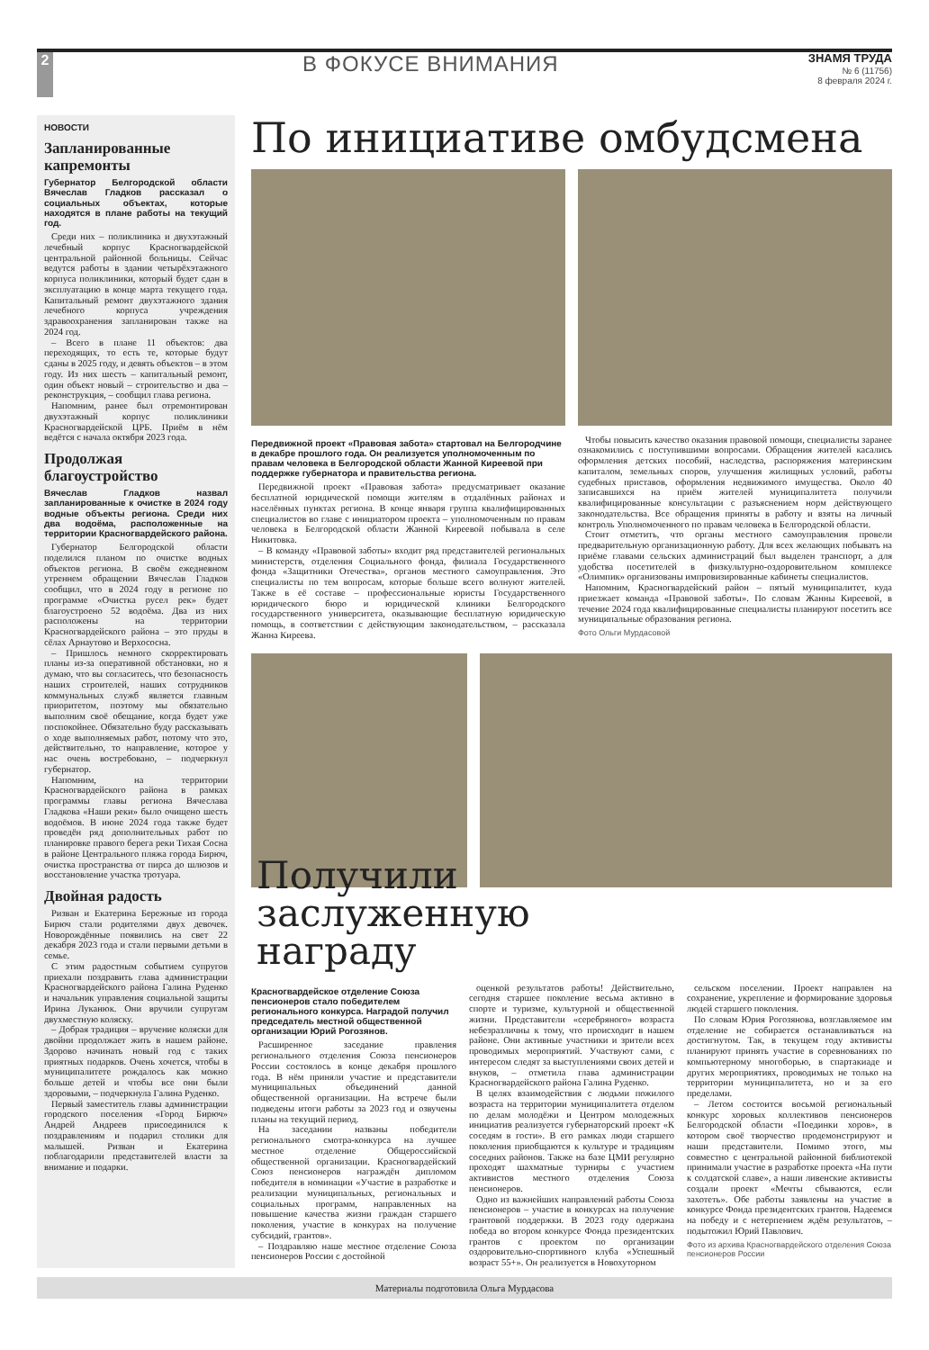2
В ФОКУСЕ ВНИМАНИЯ
ЗНАМЯ ТРУДА
№ 6 (11756)
8 февраля 2024 г.
НОВОСТИ
Запланированные капремонты
Губернатор Белгородской области Вячеслав Гладков рассказал о социальных объектах, которые находятся в плане работы на текущий год.
Среди них – поликлиника и двухэтажный лечебный корпус Красногвардейской центральной районной больницы. Сейчас ведутся работы в здании четырёхэтажного корпуса поликлиники, который будет сдан в эксплуатацию в конце марта текущего года. Капитальный ремонт двухэтажного здания лечебного корпуса учреждения здравоохранения запланирован также на 2024 год.
– Всего в плане 11 объектов: два переходящих, то есть те, которые будут сданы в 2025 году, и девять объектов – в этом году. Из них шесть – капитальный ремонт, один объект новый – строительство и два – реконструкция, – сообщил глава региона.
Напомним, ранее был отремонтирован двухэтажный корпус поликлиники Красногвардейской ЦРБ. Приём в нём ведётся с начала октября 2023 года.
Продолжая благоустройство
Вячеслав Гладков назвал запланированные к очистке в 2024 году водные объекты региона. Среди них два водоёма, расположенные на территории Красногвардейского района.
Губернатор Белгородской области поделился планом по очистке водных объектов региона. В своём ежедневном утреннем обращении Вячеслав Гладков сообщил, что в 2024 году в регионе по программе «Очистка русел рек» будет благоустроено 52 водоёма. Два из них расположены на территории Красногвардейского района – это пруды в сёлах Арнаутово и Верхососна.
– Пришлось немного скорректировать планы из-за оперативной обстановки, но я думаю, что вы согласитесь, что безопасность наших строителей, наших сотрудников коммунальных служб является главным приоритетом, поэтому мы обязательно выполним своё обещание, когда будет уже поспокойнее. Обязательно буду рассказывать о ходе выполняемых работ, потому что это, действительно, то направление, которое у нас очень востребовано, – подчеркнул губернатор.
Напомним, на территории Красногвардейского района в рамках программы главы региона Вячеслава Гладкова «Наши реки» было очищено шесть водоёмов. В июне 2024 года также будет проведён ряд дополнительных работ по планировке правого берега реки Тихая Сосна в районе Центрального пляжа города Бирюч, очистка пространства от пирса до шлюзов и восстановление участка тротуара.
Двойная радость
Ризван и Екатерина Бережные из города Бирюч стали родителями двух девочек. Новорождённые появились на свет 22 декабря 2023 года и стали первыми детьми в семье.
С этим радостным событием супругов приехали поздравить глава администрации Красногвардейского района Галина Руденко и начальник управления социальной защиты Ирина Луканюк. Они вручили супругам двухместную коляску.
– Добрая традиция – вручение коляски для двойни продолжает жить в нашем районе. Здорово начинать новый год с таких приятных подарков. Очень хочется, чтобы в муниципалитете рождалось как можно больше детей и чтобы все они были здоровыми, – подчеркнула Галина Руденко.
Первый заместитель главы администрации городского поселения «Город Бирюч» Андрей Андреев присоединился к поздравлениям и подарил столики для малышей. Ризван и Екатерина поблагодарили представителей власти за внимание и подарки.
По инициативе омбудсмена
Передвижной проект «Правовая забота» стартовал на Белгородчине в декабре прошлого года. Он реализуется уполномоченным по правам человека в Белгородской области Жанной Киреевой при поддержке губернатора и правительства региона.
Передвижной проект «Правовая забота» предусматривает оказание бесплатной юридической помощи жителям в отдалённых районах и населённых пунктах региона. В конце января группа квалифицированных специалистов во главе с инициатором проекта – уполномоченным по правам человека в Белгородской области Жанной Киреевой побывала в селе Никитовка.
– В команду «Правовой заботы» входит ряд представителей региональных министерств, отделения Социального фонда, филиала Государственного фонда «Защитники Отечества», органов местного самоуправления. Это специалисты по тем вопросам, которые больше всего волнуют жителей. Также в её составе – профессиональные юристы Государственного юридического бюро и юридической клиники Белгородского государственного университета, оказывающие бесплатную юридическую помощь, в соответствии с действующим законодательством, – рассказала Жанна Киреева.
Чтобы повысить качество оказания правовой помощи, специалисты заранее ознакомились с поступившими вопросами. Обращения жителей касались оформления детских пособий, наследства, распоряжения материнским капиталом, земельных споров, улучшения жилищных условий, работы судебных приставов, оформления недвижимого имущества. Около 40 записавшихся на приём жителей муниципалитета получили квалифицированные консультации с разъяснением норм действующего законодательства. Все обращения приняты в работу и взяты на личный контроль Уполномоченного по правам человека в Белгородской области.
Стоит отметить, что органы местного самоуправления провели предварительную организационную работу. Для всех желающих побывать на приёме главами сельских администраций был выделен транспорт, а для удобства посетителей в физкультурно-оздоровительном комплексе «Олимпик» организованы импровизированные кабинеты специалистов.
Напомним, Красногвардейский район – пятый муниципалитет, куда приезжает команда «Правовой заботы». По словам Жанны Киреевой, в течение 2024 года квалифицированные специалисты планируют посетить все муниципальные образования региона.
Фото Ольги Мурдасовой
Получили заслуженную награду
Красногвардейское отделение Союза пенсионеров стало победителем регионального конкурса. Наградой получил председатель местной общественной организации Юрий Рогозянов.
Расширенное заседание правления регионального отделения Союза пенсионеров России состоялось в конце декабря прошлого года. В нём приняли участие и представители муниципальных объединений данной общественной организации. На встрече были подведены итоги работы за 2023 год и озвучены планы на текущий период.
На заседании названы победители регионального смотра-конкурса на лучшее местное отделение Общероссийской общественной организации. Красногвардейский Союз пенсионеров награждён дипломом победителя в номинации «Участие в разработке и реализации муниципальных, региональных и социальных программ, направленных на повышение качества жизни граждан старшего поколения, участие в конкурах на получение субсидий, грантов».
– Поздравляю наше местное отделение Союза пенсионеров России с достойной
оценкой результатов работы! Действительно, сегодня старшее поколение весьма активно в спорте и туризме, культурной и общественной жизни. Представители «серебряного» возраста небезразличны к тому, что происходит в нашем районе. Они активные участники и зрители всех проводимых мероприятий. Участвуют сами, с интересом следят за выступлениями своих детей и внуков, – отметила глава администрации Красногвардейского района Галина Руденко.
В целях взаимодействия с людьми пожилого возраста на территории муниципалитета отделом по делам молодёжи и Центром молодежных инициатив реализуется губернаторский проект «К соседям в гости». В его рамках люди старшего поколения приобщаются к культуре и традициям соседних районов. Также на базе ЦМИ регулярно проходят шахматные турниры с участием активистов местного отделения Союза пенсионеров.
Одно из важнейших направлений работы Союза пенсионеров – участие в конкурсах на получение грантовой поддержки. В 2023 году одержана победа во втором конкурсе Фонда президентских грантов с проектом по организации оздоровительно-спортивного клуба «Успешный возраст 55+». Он реализуется в Новохуторном
сельском поселении. Проект направлен на сохранение, укрепление и формирование здоровья людей старшего поколения.
По словам Юрия Рогозянова, возглавляемое им отделение не собирается останавливаться на достигнутом. Так, в текущем году активисты планируют принять участие в соревнованиях по компьютерному многоборью, в спартакиаде и других мероприятиях, проводимых не только на территории муниципалитета, но и за его пределами.
– Летом состоится восьмой региональный конкурс хоровых коллективов пенсионеров Белгородской области «Поединки хоров», в котором своё творчество продемонстрируют и наши представители. Помимо этого, мы совместно с центральной районной библиотекой принимали участие в разработке проекта «На пути к солдатской славе», а наши ливенские активисты создали проект «Мечты сбываются, если захотеть». Обе работы заявлены на участие в конкурсе Фонда президентских грантов. Надеемся на победу и с нетерпением ждём результатов, – подытожил Юрий Павлович.
Фото из архива Красногвардейского отделения Союза пенсионеров России
Материалы подготовила Ольга Мурдасова